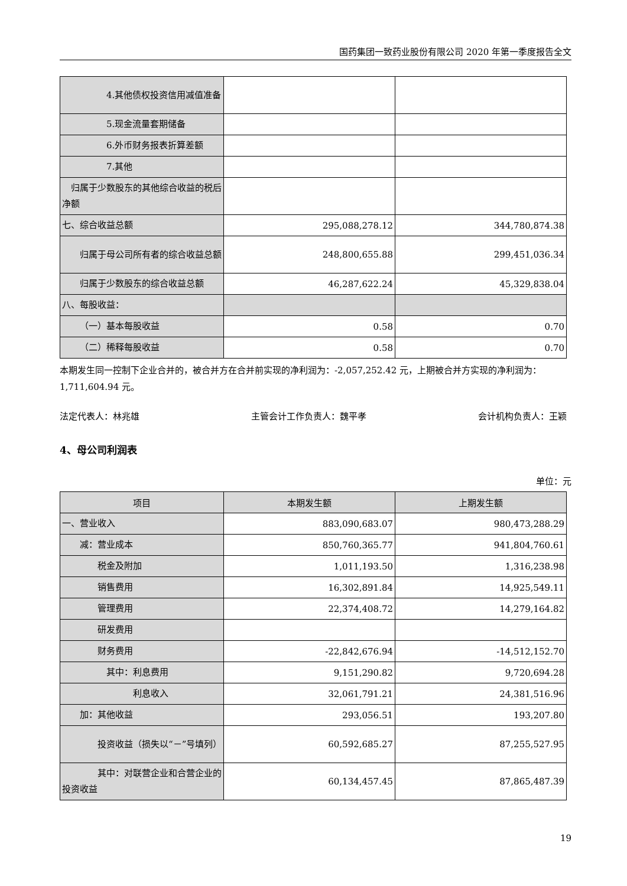国药集团一致药业股份有限公司 2020 年第一季度报告全文
| 4.其他债权投资信用减值准备 | | |
| 5.现金流量套期储备 | | |
| 6.外币财务报表折算差额 | | |
| 7.其他 | | |
| 归属于少数股东的其他综合收益的税后净额 | | |
| 七、综合收益总额 | 295,088,278.12 | 344,780,874.38 |
| 归属于母公司所有者的综合收益总额 | 248,800,655.88 | 299,451,036.34 |
| 归属于少数股东的综合收益总额 | 46,287,622.24 | 45,329,838.04 |
| 八、每股收益： | | |
| （一）基本每股收益 | 0.58 | 0.70 |
| （二）稀释每股收益 | 0.58 | 0.70 |
本期发生同一控制下企业合并的，被合并方在合并前实现的净利润为：-2,057,252.42 元，上期被合并方实现的净利润为：1,711,604.94 元。
法定代表人：林兆雄 主管会计工作负责人：魏平孝 会计机构负责人：王颖
4、母公司利润表
单位：元
| 项目 | 本期发生额 | 上期发生额 |
| --- | --- | --- |
| 一、营业收入 | 883,090,683.07 | 980,473,288.29 |
| 减：营业成本 | 850,760,365.77 | 941,804,760.61 |
| 税金及附加 | 1,011,193.50 | 1,316,238.98 |
| 销售费用 | 16,302,891.84 | 14,925,549.11 |
| 管理费用 | 22,374,408.72 | 14,279,164.82 |
| 研发费用 | | |
| 财务费用 | -22,842,676.94 | -14,512,152.70 |
| 其中：利息费用 | 9,151,290.82 | 9,720,694.28 |
| 利息收入 | 32,061,791.21 | 24,381,516.96 |
| 加：其他收益 | 293,056.51 | 193,207.80 |
| 投资收益（损失以“－”号填列） | 60,592,685.27 | 87,255,527.95 |
| 其中：对联营企业和合营企业的投资收益 | 60,134,457.45 | 87,865,487.39 |
19